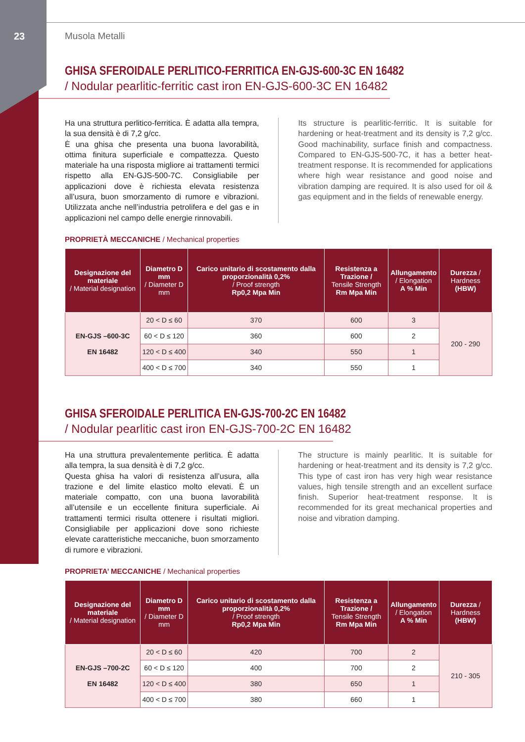23 Musola Metalli
GHISA SFEROIDALE PERLITICO-FERRITICA EN-GJS-600-3C EN 16482
/ Nodular pearlitic-ferritic cast iron EN-GJS-600-3C EN 16482
Ha una struttura perlitico-ferritica. È adatta alla tempra, la sua densità è di 7,2 g/cc.
È una ghisa che presenta una buona lavorabilità, ottima finitura superficiale e compattezza. Questo materiale ha una risposta migliore ai trattamenti termici rispetto alla EN-GJS-500-7C. Consigliabile per applicazioni dove è richiesta elevata resistenza all’usura, buon smorzamento di rumore e vibrazioni. Utilizzata anche nell’industria petrolifera e del gas e in applicazioni nel campo delle energie rinnovabili.
Its structure is pearlitic-ferritic. It is suitable for hardening or heat-treatment and its density is 7,2 g/cc. Good machinability, surface finish and compactness. Compared to EN-GJS-500-7C, it has a better heat-treatment response. It is recommended for applications where high wear resistance and good noise and vibration damping are required. It is also used for oil & gas equipment and in the fields of renewable energy.
PROPRIETÀ MECCANICHE / Mechanical properties
| Designazione del materiale / Material designation | Diametro D mm / Diameter D mm | Carico unitario di scostamento dalla proporzionalità 0,2% / Proof strength Rp0,2 Mpa Min | Resistenza a Trazione / Tensile Strength Rm Mpa Min | Allungamento / Elongation A % Min | Durezza / Hardness (HBW) |
| --- | --- | --- | --- | --- | --- |
| EN-GJS –600-3C EN 16482 | 20 < D ≤ 60 | 370 | 600 | 3 | 200 - 290 |
| | 60 < D ≤ 120 | 360 | 600 | 2 | |
| | 120 < D ≤ 400 | 340 | 550 | 1 | |
| | 400 < D ≤ 700 | 340 | 550 | 1 | |
GHISA SFEROIDALE PERLITICA EN-GJS-700-2C EN 16482
/ Nodular pearlitic cast iron EN-GJS-700-2C EN 16482
Ha una struttura prevalentemente perlitica. È adatta alla tempra, la sua densità è di 7,2 g/cc.
Questa ghisa ha valori di resistenza all’usura, alla trazione e del limite elastico molto elevati. È un materiale compatto, con una buona lavorabilità all’utensile e un eccellente finitura superficiale. Ai trattamenti termici risulta ottenere i risultati migliori. Consigliabile per applicazioni dove sono richieste elevate caratteristiche meccaniche, buon smorzamento di rumore e vibrazioni.
The structure is mainly pearlitic. It is suitable for hardening or heat-treatment and its density is 7,2 g/cc. This type of cast iron has very high wear resistance values, high tensile strength and an excellent surface finish. Superior heat-treatment response. It is recommended for its great mechanical properties and noise and vibration damping.
PROPRIETA’ MECCANICHE / Mechanical properties
| Designazione del materiale / Material designation | Diametro D mm / Diameter D mm | Carico unitario di scostamento dalla proporzionalità 0,2% / Proof strength Rp0,2 Mpa Min | Resistenza a Trazione / Tensile Strength Rm Mpa Min | Allungamento / Elongation A % Min | Durezza / Hardness (HBW) |
| --- | --- | --- | --- | --- | --- |
| EN-GJS –700-2C EN 16482 | 20 < D ≤ 60 | 420 | 700 | 2 | 210 - 305 |
| | 60 < D ≤ 120 | 400 | 700 | 2 | |
| | 120 < D ≤ 400 | 380 | 650 | 1 | |
| | 400 < D ≤ 700 | 380 | 660 | 1 | |